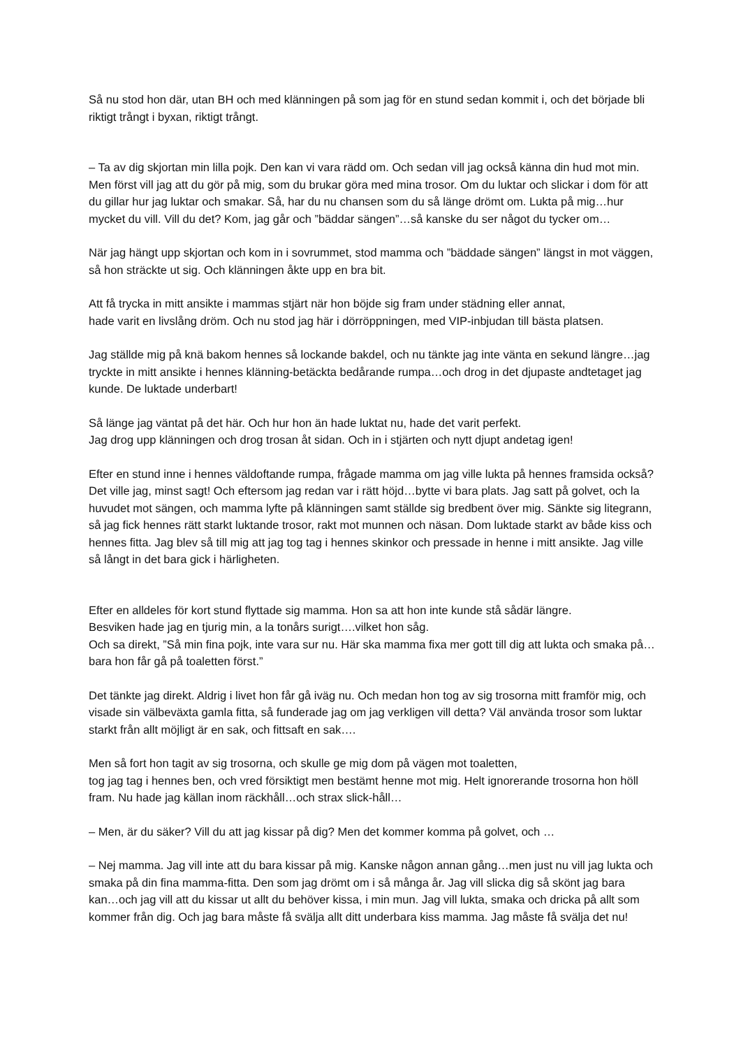Så nu stod hon där, utan BH och med klänningen på som jag för en stund sedan kommit i, och det började bli riktigt trångt i byxan, riktigt trångt.
– Ta av dig skjortan min lilla pojk. Den kan vi vara rädd om. Och sedan vill jag också känna din hud mot min. Men först vill jag att du gör på mig, som du brukar göra med mina trosor. Om du luktar och slickar i dom för att du gillar hur jag luktar och smakar. Så, har du nu chansen som du så länge drömt om. Lukta på mig…hur mycket du vill. Vill du det? Kom, jag går och ”bäddar sängen”…så kanske du ser något du tycker om…
När jag hängt upp skjortan och kom in i sovrummet, stod mamma och ”bäddade sängen” längst in mot väggen, så hon sträckte ut sig. Och klänningen åkte upp en bra bit.
Att få trycka in mitt ansikte i mammas stjärt när hon böjde sig fram under städning eller annat,
hade varit en livslång dröm. Och nu stod jag här i dörröppningen, med VIP-inbjudan till bästa platsen.
Jag ställde mig på knä bakom hennes så lockande bakdel, och nu tänkte jag inte vänta en sekund längre…jag tryckte in mitt ansikte i hennes klänning-betäckta bedårande rumpa…och drog in det djupaste andtetaget jag kunde. De luktade underbart!
Så länge jag väntat på det här. Och hur hon än hade luktat nu, hade det varit perfekt.
Jag drog upp klänningen och drog trosan åt sidan. Och in i stjärten och nytt djupt andetag igen!
Efter en stund inne i hennes väldoftande rumpa, frågade mamma om jag ville lukta på hennes framsida också? Det ville jag, minst sagt! Och eftersom jag redan var i rätt höjd…bytte vi bara plats. Jag satt på golvet, och la huvudet mot sängen, och mamma lyfte på klänningen samt ställde sig bredbent över mig. Sänkte sig litegrann, så jag fick hennes rätt starkt luktande trosor, rakt mot munnen och näsan. Dom luktade starkt av både kiss och hennes fitta. Jag blev så till mig att jag tog tag i hennes skinkor och pressade in henne i mitt ansikte. Jag ville så långt in det bara gick i härligheten.
Efter en alldeles för kort stund flyttade sig mamma. Hon sa att hon inte kunde stå sådär längre.
Besviken hade jag en tjurig min, a la tonårs surigt….vilket hon såg.
Och sa direkt, ”Så min fina pojk, inte vara sur nu. Här ska mamma fixa mer gott till dig att lukta och smaka på…bara hon får gå på toaletten först.”
Det tänkte jag direkt. Aldrig i livet hon får gå iväg nu. Och medan hon tog av sig trosorna mitt framför mig, och visade sin välbeväxta gamla fitta, så funderade jag om jag verkligen vill detta? Väl använda trosor som luktar starkt från allt möjligt är en sak, och fittsaft en sak….
Men så fort hon tagit av sig trosorna, och skulle ge mig dom på vägen mot toaletten,
tog jag tag i hennes ben, och vred försiktigt men bestämt henne mot mig. Helt ignorerande trosorna hon höll fram. Nu hade jag källan inom räckhåll…och strax slick-håll…
– Men, är du säker? Vill du att jag kissar på dig? Men det kommer komma på golvet, och …
– Nej mamma. Jag vill inte att du bara kissar på mig. Kanske någon annan gång…men just nu vill jag lukta och smaka på din fina mamma-fitta. Den som jag drömt om i så många år. Jag vill slicka dig så skönt jag bara kan…och jag vill att du kissar ut allt du behöver kissa, i min mun. Jag vill lukta, smaka och dricka på allt som kommer från dig. Och jag bara måste få svälja allt ditt underbara kiss mamma. Jag måste få svälja det nu!